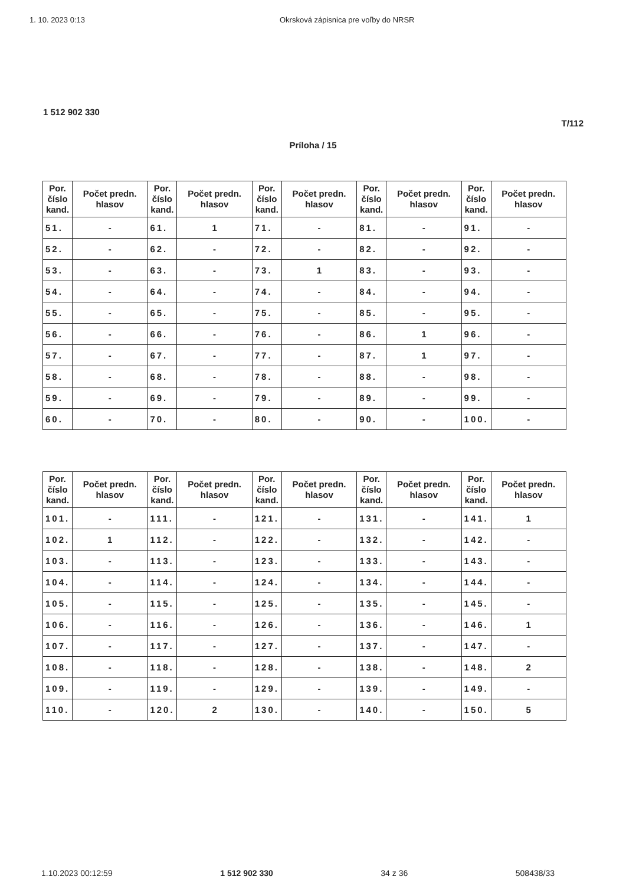1. 10. 2023 0:13 Okrsková zápisnica pre voľby do NRSR
1 512 902 330
T/112
Príloha / 15
| Por. číslo kand. | Počet predn. hlasov | Por. číslo kand. | Počet predn. hlasov | Por. číslo kand. | Počet predn. hlasov | Por. číslo kand. | Počet predn. hlasov | Por. číslo kand. | Počet predn. hlasov |
| --- | --- | --- | --- | --- | --- | --- | --- | --- | --- |
| 51. | - | 61. | 1 | 71. | - | 81. | - | 91. | - |
| 52. | - | 62. | - | 72. | - | 82. | - | 92. | - |
| 53. | - | 63. | - | 73. | 1 | 83. | - | 93. | - |
| 54. | - | 64. | - | 74. | - | 84. | - | 94. | - |
| 55. | - | 65. | - | 75. | - | 85. | - | 95. | - |
| 56. | - | 66. | - | 76. | - | 86. | 1 | 96. | - |
| 57. | - | 67. | - | 77. | - | 87. | 1 | 97. | - |
| 58. | - | 68. | - | 78. | - | 88. | - | 98. | - |
| 59. | - | 69. | - | 79. | - | 89. | - | 99. | - |
| 60. | - | 70. | - | 80. | - | 90. | - | 100. | - |
| Por. číslo kand. | Počet predn. hlasov | Por. číslo kand. | Počet predn. hlasov | Por. číslo kand. | Počet predn. hlasov | Por. číslo kand. | Počet predn. hlasov | Por. číslo kand. | Počet predn. hlasov |
| --- | --- | --- | --- | --- | --- | --- | --- | --- | --- |
| 101. | - | 111. | - | 121. | - | 131. | - | 141. | 1 |
| 102. | 1 | 112. | - | 122. | - | 132. | - | 142. | - |
| 103. | - | 113. | - | 123. | - | 133. | - | 143. | - |
| 104. | - | 114. | - | 124. | - | 134. | - | 144. | - |
| 105. | - | 115. | - | 125. | - | 135. | - | 145. | - |
| 106. | - | 116. | - | 126. | - | 136. | - | 146. | 1 |
| 107. | - | 117. | - | 127. | - | 137. | - | 147. | - |
| 108. | - | 118. | - | 128. | - | 138. | - | 148. | 2 |
| 109. | - | 119. | - | 129. | - | 139. | - | 149. | - |
| 110. | - | 120. | 2 | 130. | - | 140. | - | 150. | 5 |
1.10.2023 00:12:59 1 512 902 330 34 z 36 508438/33